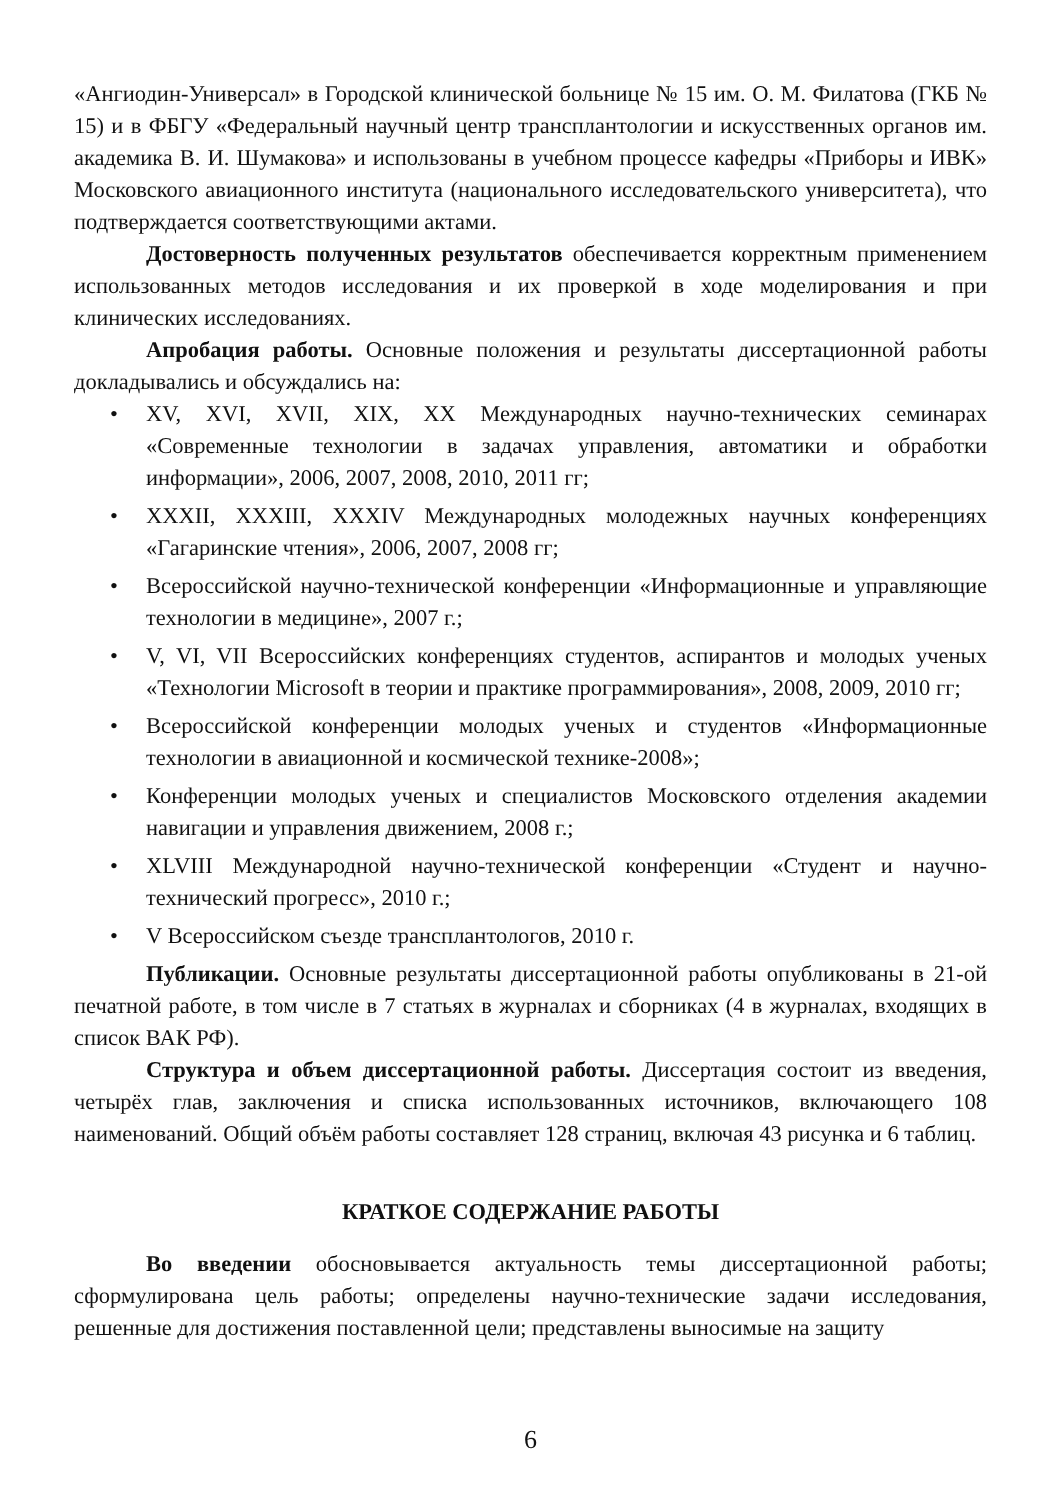«Ангиодин-Универсал» в Городской клинической больнице № 15 им. О. М. Филатова (ГКБ № 15) и в ФБГУ «Федеральный научный центр трансплантологии и искусственных органов им. академика В. И. Шумакова» и использованы в учебном процессе кафедры «Приборы и ИВК» Московского авиационного института (национального исследовательского университета), что подтверждается соответствующими актами.
Достоверность полученных результатов обеспечивается корректным применением использованных методов исследования и их проверкой в ходе моделирования и при клинических исследованиях.
Апробация работы. Основные положения и результаты диссертационной работы докладывались и обсуждались на:
• XV, XVI, XVII, XIX, XX Международных научно-технических семинарах «Современные технологии в задачах управления, автоматики и обработки информации», 2006, 2007, 2008, 2010, 2011 гг;
• XXXII, XXXIII, XXXIV Международных молодежных научных конференциях «Гагаринские чтения», 2006, 2007, 2008 гг;
• Всероссийской научно-технической конференции «Информационные и управляющие технологии в медицине», 2007 г.;
• V, VI, VII Всероссийских конференциях студентов, аспирантов и молодых ученых «Технологии Microsoft в теории и практике программирования», 2008, 2009, 2010 гг;
• Всероссийской конференции молодых ученых и студентов «Информационные технологии в авиационной и космической технике-2008»;
• Конференции молодых ученых и специалистов Московского отделения академии навигации и управления движением, 2008 г.;
• XLVIII Международной научно-технической конференции «Студент и научно-технический прогресс», 2010 г.;
• V Всероссийском съезде трансплантологов, 2010 г.
Публикации. Основные результаты диссертационной работы опубликованы в 21-ой печатной работе, в том числе в 7 статьях в журналах и сборниках (4 в журналах, входящих в список ВАК РФ).
Структура и объем диссертационной работы. Диссертация состоит из введения, четырёх глав, заключения и списка использованных источников, включающего 108 наименований. Общий объём работы составляет 128 страниц, включая 43 рисунка и 6 таблиц.
КРАТКОЕ СОДЕРЖАНИЕ РАБОТЫ
Во введении обосновывается актуальность темы диссертационной работы; сформулирована цель работы; определены научно-технические задачи исследования, решенные для достижения поставленной цели; представлены выносимые на защиту
6